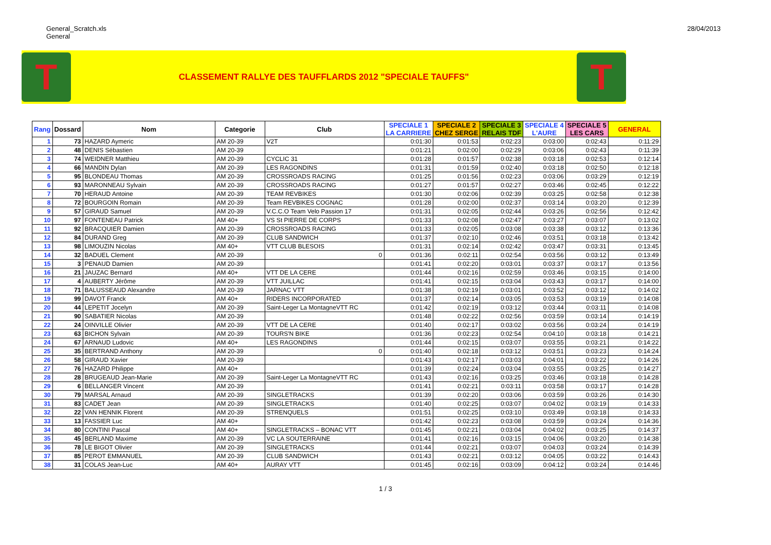General_Scratch.xls
General
28/04/2013
T
CLASSEMENT RALLYE DES TAUFFLARDS 2012 "SPECIALE TAUFFS"
T
| Rang | Dossard | Nom | Categorie | Club | SPECIALE 1 LA CARRIERE | SPECIALE 2 CHEZ SERGE | SPECIALE 3 RELAIS TDF | SPECIALE 4 L'AURE | SPECIALE 5 LES CARS | GENERAL |
| --- | --- | --- | --- | --- | --- | --- | --- | --- | --- | --- |
| 1 | 73 | HAZARD Aymeric | AM 20-39 | V2T | 0:01:30 | 0:01:53 | 0:02:23 | 0:03:00 | 0:02:43 | 0:11:29 |
| 2 | 48 | DENIS Sébastien | AM 20-39 | | 0:01:21 | 0:02:00 | 0:02:29 | 0:03:06 | 0:02:43 | 0:11:39 |
| 3 | 74 | WEIDNER Matthieu | AM 20-39 | CYCLIC 31 | 0:01:28 | 0:01:57 | 0:02:38 | 0:03:18 | 0:02:53 | 0:12:14 |
| 4 | 66 | MANDIN Dylan | AM 20-39 | LES RAGONDINS | 0:01:31 | 0:01:59 | 0:02:40 | 0:03:18 | 0:02:50 | 0:12:18 |
| 5 | 95 | BLONDEAU Thomas | AM 20-39 | CROSSROADS RACING | 0:01:25 | 0:01:56 | 0:02:23 | 0:03:06 | 0:03:29 | 0:12:19 |
| 6 | 93 | MARONNEAU Sylvain | AM 20-39 | CROSSROADS RACING | 0:01:27 | 0:01:57 | 0:02:27 | 0:03:46 | 0:02:45 | 0:12:22 |
| 7 | 70 | HERAUD Antoine | AM 20-39 | TEAM REVBIKES | 0:01:30 | 0:02:06 | 0:02:39 | 0:03:25 | 0:02:58 | 0:12:38 |
| 8 | 72 | BOURGOIN Romain | AM 20-39 | Team REVBIKES COGNAC | 0:01:28 | 0:02:00 | 0:02:37 | 0:03:14 | 0:03:20 | 0:12:39 |
| 9 | 57 | GIRAUD Samuel | AM 20-39 | V.C.C.O Team Velo Passion 17 | 0:01:31 | 0:02:05 | 0:02:44 | 0:03:26 | 0:02:56 | 0:12:42 |
| 10 | 97 | FONTENEAU Patrick | AM 40+ | VS St PIERRE DE CORPS | 0:01:33 | 0:02:08 | 0:02:47 | 0:03:27 | 0:03:07 | 0:13:02 |
| 11 | 92 | BRACQUIER Damien | AM 20-39 | CROSSROADS RACING | 0:01:33 | 0:02:05 | 0:03:08 | 0:03:38 | 0:03:12 | 0:13:36 |
| 12 | 84 | DURAND Greg | AM 20-39 | CLUB SANDWICH | 0:01:37 | 0:02:10 | 0:02:46 | 0:03:51 | 0:03:18 | 0:13:42 |
| 13 | 98 | LIMOUZIN Nicolas | AM 40+ | VTT CLUB BLESOIS | 0:01:31 | 0:02:14 | 0:02:42 | 0:03:47 | 0:03:31 | 0:13:45 |
| 14 | 32 | BADUEL Clement | AM 20-39 | 0 | 0:01:36 | 0:02:11 | 0:02:54 | 0:03:56 | 0:03:12 | 0:13:49 |
| 15 | 3 | PENAUD Damien | AM 20-39 | | 0:01:41 | 0:02:20 | 0:03:01 | 0:03:37 | 0:03:17 | 0:13:56 |
| 16 | 21 | JAUZAC Bernard | AM 40+ | VTT DE LA CERE | 0:01:44 | 0:02:16 | 0:02:59 | 0:03:46 | 0:03:15 | 0:14:00 |
| 17 | 4 | AUBERTY Jérôme | AM 20-39 | VTT JUILLAC | 0:01:41 | 0:02:15 | 0:03:04 | 0:03:43 | 0:03:17 | 0:14:00 |
| 18 | 71 | BALUSSEAUD Alexandre | AM 20-39 | JARNAC VTT | 0:01:38 | 0:02:19 | 0:03:01 | 0:03:52 | 0:03:12 | 0:14:02 |
| 19 | 99 | DAVOT Franck | AM 40+ | RIDERS INCORPORATED | 0:01:37 | 0:02:14 | 0:03:05 | 0:03:53 | 0:03:19 | 0:14:08 |
| 20 | 44 | LEPETIT Jocelyn | AM 20-39 | Saint-Leger La MontagneVTT RC | 0:01:42 | 0:02:19 | 0:03:12 | 0:03:44 | 0:03:11 | 0:14:08 |
| 21 | 90 | SABATIER Nicolas | AM 20-39 | | 0:01:48 | 0:02:22 | 0:02:56 | 0:03:59 | 0:03:14 | 0:14:19 |
| 22 | 24 | OINVILLE Olivier | AM 20-39 | VTT DE LA CERE | 0:01:40 | 0:02:17 | 0:03:02 | 0:03:56 | 0:03:24 | 0:14:19 |
| 23 | 63 | BICHON Sylvain | AM 20-39 | TOURS'N BIKE | 0:01:36 | 0:02:23 | 0:02:54 | 0:04:10 | 0:03:18 | 0:14:21 |
| 24 | 67 | ARNAUD Ludovic | AM 40+ | LES RAGONDINS | 0:01:44 | 0:02:15 | 0:03:07 | 0:03:55 | 0:03:21 | 0:14:22 |
| 25 | 35 | BERTRAND Anthony | AM 20-39 | 0 | 0:01:40 | 0:02:18 | 0:03:12 | 0:03:51 | 0:03:23 | 0:14:24 |
| 26 | 58 | GIRAUD Xavier | AM 20-39 | | 0:01:43 | 0:02:17 | 0:03:03 | 0:04:01 | 0:03:22 | 0:14:26 |
| 27 | 76 | HAZARD Philippe | AM 40+ | | 0:01:39 | 0:02:24 | 0:03:04 | 0:03:55 | 0:03:25 | 0:14:27 |
| 28 | 28 | BRUGEAUD Jean-Marie | AM 20-39 | Saint-Leger La MontagneVTT RC | 0:01:43 | 0:02:16 | 0:03:25 | 0:03:46 | 0:03:18 | 0:14:28 |
| 29 | 6 | BELLANGER Vincent | AM 20-39 | | 0:01:41 | 0:02:21 | 0:03:11 | 0:03:58 | 0:03:17 | 0:14:28 |
| 30 | 79 | MARSAL Arnaud | AM 20-39 | SINGLETRACKS | 0:01:39 | 0:02:20 | 0:03:06 | 0:03:59 | 0:03:26 | 0:14:30 |
| 31 | 83 | CADET Jean | AM 20-39 | SINGLETRACKS | 0:01:40 | 0:02:25 | 0:03:07 | 0:04:02 | 0:03:19 | 0:14:33 |
| 32 | 22 | VAN HENNIK Florent | AM 20-39 | STRENQUELS | 0:01:51 | 0:02:25 | 0:03:10 | 0:03:49 | 0:03:18 | 0:14:33 |
| 33 | 13 | FASSIER Luc | AM 40+ | | 0:01:42 | 0:02:23 | 0:03:08 | 0:03:59 | 0:03:24 | 0:14:36 |
| 34 | 80 | CONTINI Pascal | AM 40+ | SINGLETRACKS – BONAC VTT | 0:01:45 | 0:02:21 | 0:03:04 | 0:04:02 | 0:03:25 | 0:14:37 |
| 35 | 45 | BERLAND Maxime | AM 20-39 | VC LA SOUTERRAINE | 0:01:41 | 0:02:16 | 0:03:15 | 0:04:06 | 0:03:20 | 0:14:38 |
| 36 | 78 | LE BIGOT Olivier | AM 20-39 | SINGLETRACKS | 0:01:44 | 0:02:21 | 0:03:07 | 0:04:03 | 0:03:24 | 0:14:39 |
| 37 | 85 | PEROT EMMANUEL | AM 20-39 | CLUB SANDWICH | 0:01:43 | 0:02:21 | 0:03:12 | 0:04:05 | 0:03:22 | 0:14:43 |
| 38 | 31 | COLAS Jean-Luc | AM 40+ | AURAY VTT | 0:01:45 | 0:02:16 | 0:03:09 | 0:04:12 | 0:03:24 | 0:14:46 |
1 / 3